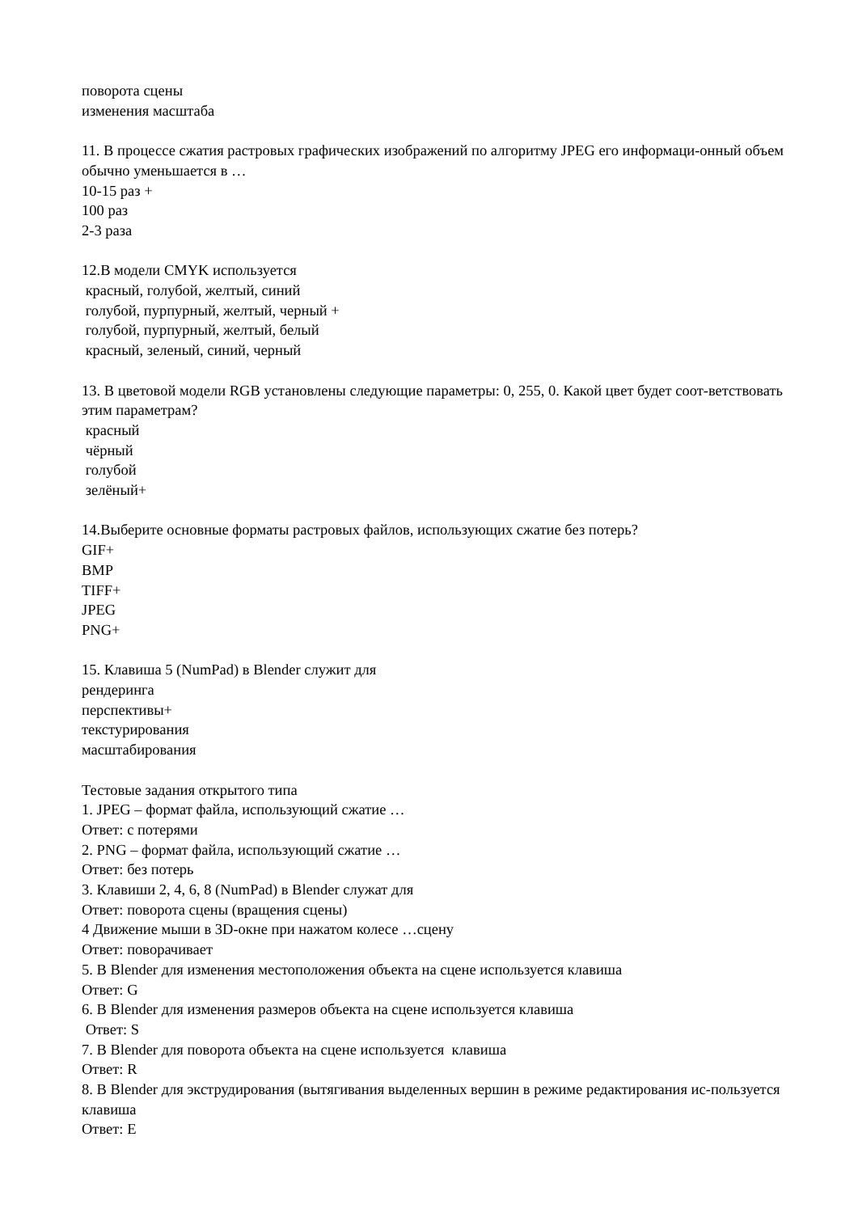поворота сцены
изменения масштаба
11. В процессе сжатия растровых графических изображений по алгоритму JPEG его информаци-онный объем обычно уменьшается в …
10-15 раз +
100 раз
2-3 раза
12.В модели CMYK используется
красный, голубой, желтый, синий
голубой, пурпурный, желтый, черный +
голубой, пурпурный, желтый, белый
красный, зеленый, синий, черный
13. В цветовой модели RGB установлены следующие параметры: 0, 255, 0. Какой цвет будет соот-ветствовать этим параметрам?
красный
чёрный
голубой
зелёный+
14.Выберите основные форматы растровых файлов, использующих сжатие без потерь?
GIF+
BMP
TIFF+
JPEG
PNG+
15. Клавиша 5 (NumPad) в Blender служит для
рендеринга
перспективы+
текстурирования
масштабирования
Тестовые задания открытого типа
1. JPEG – формат файла, использующий сжатие …
Ответ: с потерями
2. PNG – формат файла, использующий сжатие …
Ответ: без потерь
3. Клавиши 2, 4, 6, 8 (NumPad) в Blender служат для
Ответ: поворота сцены (вращения сцены)
4 Движение мыши в 3D-окне при нажатом колесе …сцену
Ответ: поворачивает
5. В Blender для изменения местоположения объекта на сцене используется клавиша
Ответ: G
6. В Blender для изменения размеров объекта на сцене используется клавиша
Ответ: S
7. В Blender для поворота объекта на сцене используется клавиша
Ответ: R
8. В Blender для экструдирования (вытягивания выделенных вершин в режиме редактирования ис-пользуется клавиша
Ответ: E